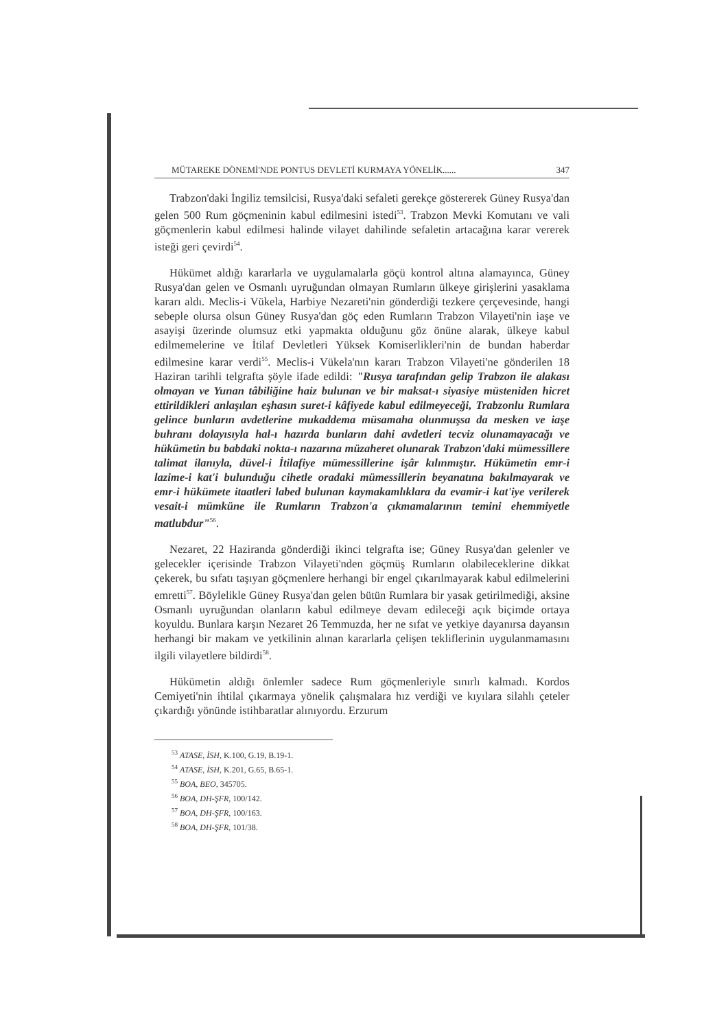MÜTAREKE DÖNEMİ'NDE PONTUS DEVLETİ KURMAYA YÖNELİK...... 347
Trabzon'daki İngiliz temsilcisi, Rusya'daki sefaleti gerekçe göstererek Güney Rusya'dan gelen 500 Rum göçmeninin kabul edilmesini istedi<sup>53</sup>. Trabzon Mevki Komutanı ve vali göçmenlerin kabul edilmesi halinde vilayet dahilinde sefaletin artacağına karar vererek isteği geri çevirdi<sup>54</sup>.
Hükümet aldığı kararlarla ve uygulamalarla göçü kontrol altına alamayınca, Güney Rusya'dan gelen ve Osmanlı uyruğundan olmayan Rumların ülkeye girişlerini yasaklama kararı aldı. Meclis-i Vükela, Harbiye Nezareti'nin gönderdiği tezkere çerçevesinde, hangi sebeple olursa olsun Güney Rusya'dan göç eden Rumların Trabzon Vilayeti'nin iaşe ve asayişi üzerinde olumsuz etki yapmakta olduğunu göz önüne alarak, ülkeye kabul edilmemelerine ve İtilaf Devletleri Yüksek Komiserlikleri'nin de bundan haberdar edilmesine karar verdi<sup>55</sup>. Meclis-i Vükela'nın kararı Trabzon Vilayeti'ne gönderilen 18 Haziran tarihli telgrafta şöyle ifade edildi: "Rusya tarafından gelip Trabzon ile alakası olmayan ve Yunan tâbiliğine haiz bulunan ve bir maksat-ı siyasiye müsteniden hicret ettirildikleri anlaşılan eşhasın suret-i kâfiyede kabul edilmeyeceği, Trabzonlu Rumlara gelince bunların avdetlerine mukaddema müsamaha olunmuşsa da mesken ve iaşe buhranı dolayısıyla hal-ı hazırda bunların dahi avdetleri tecviz olunamayacağı ve hükümetin bu babdaki nokta-ı nazarına müzaheret olunarak Trabzon'daki mümessillere talimat ilanıyla, düvel-i İtilafiye mümessillerine işâr kılınmıştır. Hükümetin emr-i lazime-i kat'i bulunduğu cihetle oradaki mümessillerin beyanatına bakılmayarak ve emr-i hükümete itaatleri labed bulunan kaymakamlıklara da evamir-i kat'iye verilerek vesait-i mümküne ile Rumların Trabzon'a çıkmamalarının temini ehemmiyetle matlubdur"<sup>56</sup>.
Nezaret, 22 Haziranda gönderdiği ikinci telgrafta ise; Güney Rusya'dan gelenler ve gelecekler içerisinde Trabzon Vilayeti'nden göçmüş Rumların olabileceklerine dikkat çekerek, bu sıfatı taşıyan göçmenlere herhangi bir engel çıkarılmayarak kabul edilmelerini emretti<sup>57</sup>. Böylelikle Güney Rusya'dan gelen bütün Rumlara bir yasak getirilmediği, aksine Osmanlı uyruğundan olanların kabul edilmeye devam edileceği açık biçimde ortaya koyuldu. Bunlara karşın Nezaret 26 Temmuzda, her ne sıfat ve yetkiye dayanırsa dayansın herhangi bir makam ve yetkilinin alınan kararlarla çelişen tekliflerinin uygulanmamasını ilgili vilayetlere bildirdi<sup>58</sup>.
Hükümetin aldığı önlemler sadece Rum göçmenleriyle sınırlı kalmadı. Kordos Cemiyeti'nin ihtilal çıkarmaya yönelik çalışmalara hız verdiği ve kıyılara silahlı çeteler çıkardığı yönünde istihbaratlar alınıyordu. Erzurum
<sup>53</sup> ATASE, İSH, K.100, G.19, B.19-1.
<sup>54</sup> ATASE, İSH, K.201, G.65, B.65-1.
<sup>55</sup> BOA, BEO, 345705.
<sup>56</sup> BOA, DH-ŞFR, 100/142.
<sup>57</sup> BOA, DH-ŞFR, 100/163.
<sup>58</sup> BOA, DH-ŞFR, 101/38.